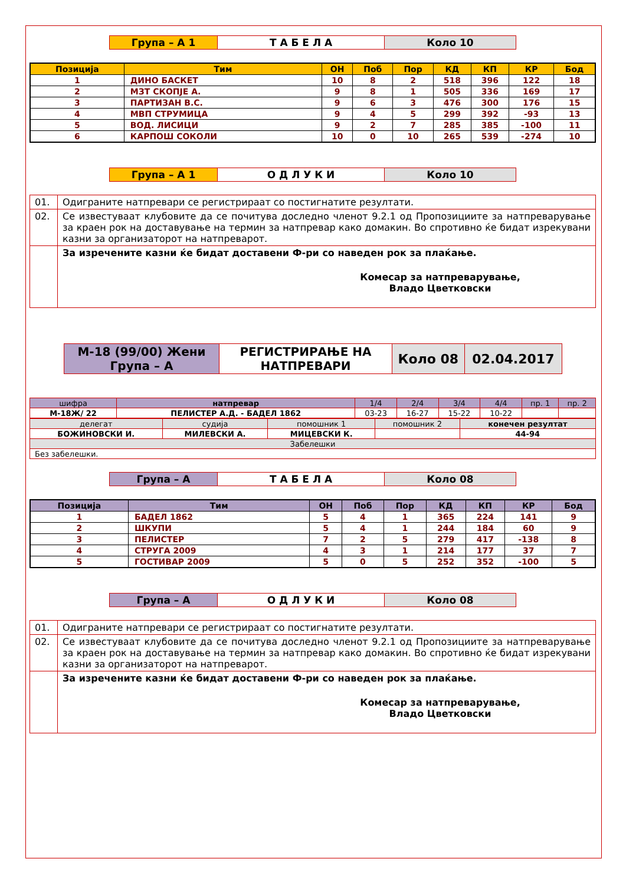| Група – А 1 | Т А Б Е Л А | Коло 10 |
| Позиција | Тим | ОН | Поб | Пор | КД | КП | КР | Бод |
| --- | --- | --- | --- | --- | --- | --- | --- | --- |
| 1 | ДИНО БАСКЕТ | 10 | 8 | 2 | 518 | 396 | 122 | 18 |
| 2 | МЗТ СКОПЈЕ А. | 9 | 8 | 1 | 505 | 336 | 169 | 17 |
| 3 | ПАРТИЗАН В.С. | 9 | 6 | 3 | 476 | 300 | 176 | 15 |
| 4 | МВП СТРУМИЦА | 9 | 4 | 5 | 299 | 392 | -93 | 13 |
| 5 | ВОД. ЛИСИЦИ | 9 | 2 | 7 | 285 | 385 | -100 | 11 |
| 6 | КАРПОШ СОКОЛИ | 10 | 0 | 10 | 265 | 539 | -274 | 10 |
| Група – А 1 | О Д Л У К И | Коло 10 |
| 01. | Одиграните натпревари се регистрираат со постигнатите резултати. |
| 02. | Се известуваат клубовите да се почитува доследно членот 9.2.1 од Пропозициите за натпреварување за краен рок на доставување на термин за натпревар како домакин. Во спротивно ќе бидат изрекувани казни за организаторот на натпреварот. |
| | За изречените казни ќе бидат доставени Ф-ри со наведен рок за плаќање. Комесар за натпреварување, Владо Цветковски |
| М-18 (99/00) Жени Група – А | РЕГИСТРИРАЊЕ НА НАТПРЕВАРИ | Коло 08 | 02.04.2017 |
| шифра | натпревар | 1/4 | 2/4 | 3/4 | 4/4 | пр. 1 | пр. 2 |
| М-18Ж/ 22 | ПЕЛИСТЕР А.Д. - БАДЕЛ 1862 | 03-23 | 16-27 | 15-22 | 10-22 | | |
| делегат | судија | помошник 1 | помошник 2 | конечен резултат |
| БОЖИНОВСКИ И. | МИЛЕВСКИ А. | МИЦЕВСКИ К. | | 44-94 |
| Забелешки | | | | |
| Без забелешки. | | | | |
| Група – А | Т А Б Е Л А | Коло 08 |
| Позиција | Тим | ОН | Поб | Пор | КД | КП | КР | Бод |
| --- | --- | --- | --- | --- | --- | --- | --- | --- |
| 1 | БАДЕЛ 1862 | 5 | 4 | 1 | 365 | 224 | 141 | 9 |
| 2 | ШКУПИ | 5 | 4 | 1 | 244 | 184 | 60 | 9 |
| 3 | ПЕЛИСТЕР | 7 | 2 | 5 | 279 | 417 | -138 | 8 |
| 4 | СТРУГА 2009 | 4 | 3 | 1 | 214 | 177 | 37 | 7 |
| 5 | ГОСТИВАР 2009 | 5 | 0 | 5 | 252 | 352 | -100 | 5 |
| Група – А | О Д Л У К И | Коло 08 |
| 01. | Одиграните натпревари се регистрираат со постигнатите резултати. |
| 02. | Се известуваат клубовите да се почитува доследно членот 9.2.1 од Пропозициите за натпреварување за краен рок на доставување на термин за натпревар како домакин. Во спротивно ќе бидат изрекувани казни за организаторот на натпреварот. |
| | За изречените казни ќе бидат доставени Ф-ри со наведен рок за плаќање. Комесар за натпреварување, Владо Цветковски |